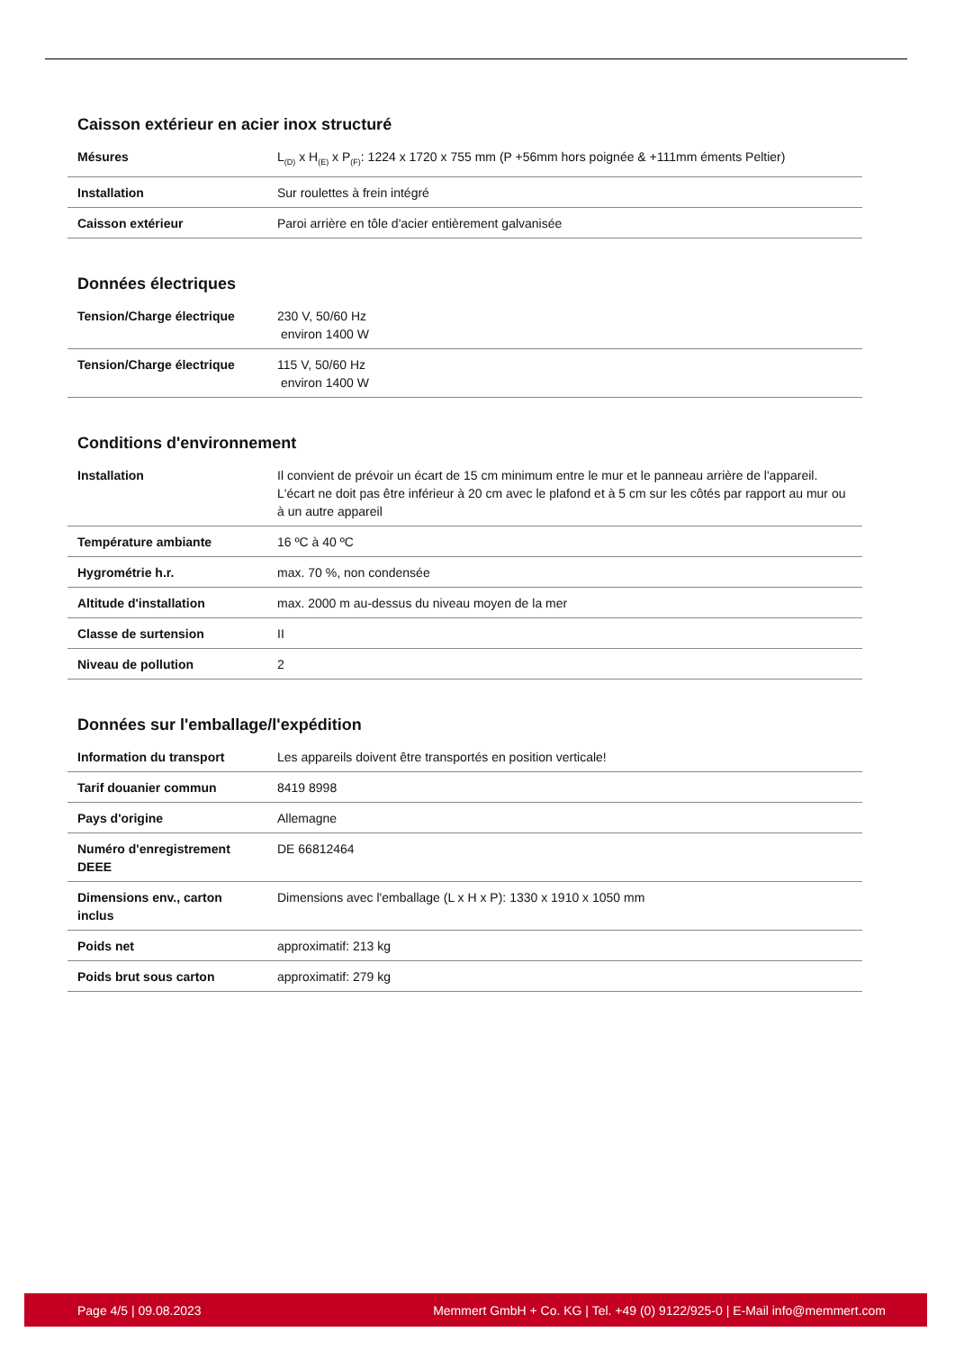Caisson extérieur en acier inox structuré
| Mésures | L<sub>(D)</sub> x H<sub>(E)</sub> x P<sub>(F)</sub>: 1224 x 1720 x 755 mm (P +56mm hors poignée & +111mm éments Peltier) |
| Installation | Sur roulettes à frein intégré |
| Caisson extérieur | Paroi arrière en tôle d'acier entièrement galvanisée |
Données électriques
| Tension/Charge électrique | 230 V, 50/60 Hz environ 1400 W |
| Tension/Charge électrique | 115 V, 50/60 Hz environ 1400 W |
Conditions d'environnement
| Installation | Il convient de prévoir un écart de 15 cm minimum entre le mur et le panneau arrière de l'appareil. L'écart ne doit pas être inférieur à 20 cm avec le plafond et à 5 cm sur les côtés par rapport au mur ou à un autre appareil |
| Température ambiante | 16 ºC à 40 ºC |
| Hygrométrie h.r. | max. 70 %, non condensée |
| Altitude d'installation | max. 2000 m au-dessus du niveau moyen de la mer |
| Classe de surtension | II |
| Niveau de pollution | 2 |
Données sur l'emballage/l'expédition
| Information du transport | Les appareils doivent être transportés en position verticale! |
| Tarif douanier commun | 8419 8998 |
| Pays d'origine | Allemagne |
| Numéro d'enregistrement DEEE | DE 66812464 |
| Dimensions env., carton inclus | Dimensions avec l'emballage (L x H x P): 1330 x 1910 x 1050 mm |
| Poids net | approximatif: 213 kg |
| Poids brut sous carton | approximatif: 279 kg |
Page 4/5 | 09.08.2023 Memmert GmbH + Co. KG | Tel. +49 (0) 9122/925-0 | E-Mail info@memmert.com